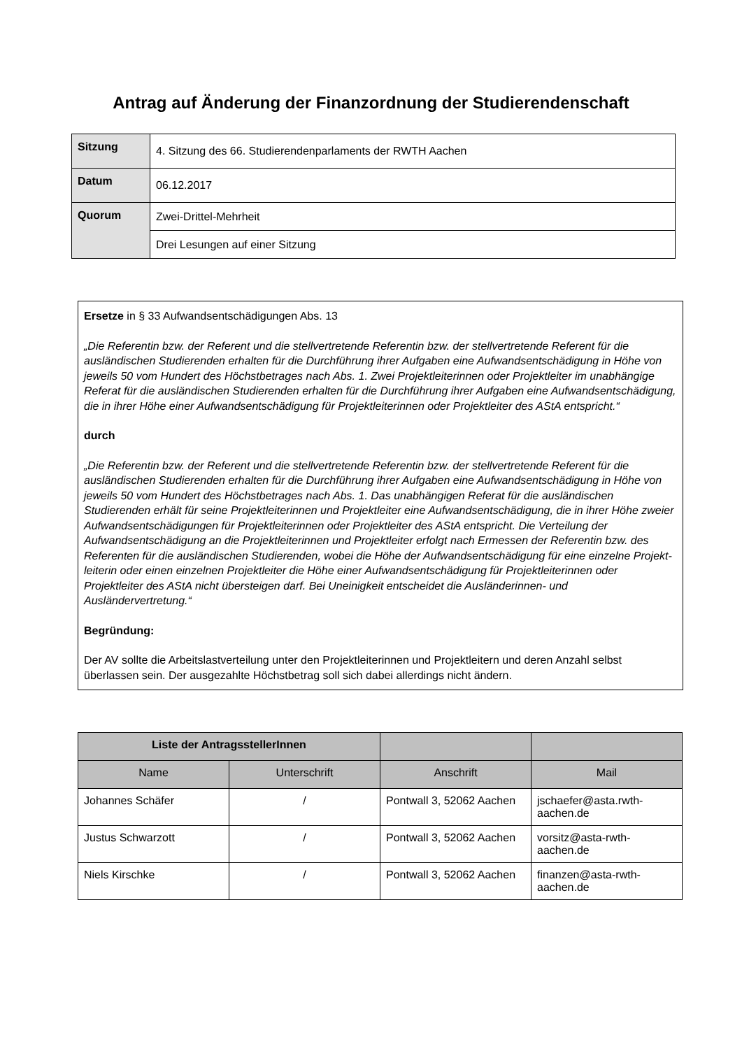Antrag auf Änderung der Finanzordnung der Studierendenschaft
| Sitzung | 4. Sitzung des 66. Studierendenparlaments der RWTH Aachen |
| Datum | 06.12.2017 |
| Quorum | Zwei-Drittel-Mehrheit |
| | Drei Lesungen auf einer Sitzung |
Ersetze in § 33 Aufwandsentschädigungen Abs. 13
„Die Referentin bzw. der Referent und die stellvertretende Referentin bzw. der stellvertretende Referent für die ausländischen Studierenden erhalten für die Durchführung ihrer Aufgaben eine Aufwandsentschädigung in Höhe von jeweils 50 vom Hundert des Höchstbetrages nach Abs. 1. Zwei Projektleiterinnen oder Projektleiter im unabhängige Referat für die ausländischen Studierenden erhalten für die Durchführung ihrer Aufgaben eine Aufwandsentschädigung, die in ihrer Höhe einer Aufwandsentschädigung für Projektleiterinnen oder Projektleiter des AStA entspricht.“
durch
„Die Referentin bzw. der Referent und die stellvertretende Referentin bzw. der stellvertretende Referent für die ausländischen Studierenden erhalten für die Durchführung ihrer Aufgaben eine Aufwandsentschädigung in Höhe von jeweils 50 vom Hundert des Höchstbetrages nach Abs. 1. Das unabhängigen Referat für die ausländischen Studierenden erhält für seine Projektleiterinnen und Projektleiter eine Aufwandsentschädigung, die in ihrer Höhe zweier Aufwandsentschädigungen für Projektleiterinnen oder Projektleiter des AStA entspricht. Die Verteilung der Aufwandsentschädigung an die Projektleiterinnen und Projektleiter erfolgt nach Ermessen der Referentin bzw. des Referenten für die ausländischen Studierenden, wobei die Höhe der Aufwandsentschädigung für eine einzelne Projekt-leiterin oder einen einzelnen Projektleiter die Höhe einer Aufwandsentschädigung für Projektleiterinnen oder Projektleiter des AStA nicht übersteigen darf. Bei Uneinigkeit entscheidet die Ausländerinnen- und Ausländervertretung.“
Begründung:
Der AV sollte die Arbeitslastverteilung unter den Projektleiterinnen und Projektleitern und deren Anzahl selbst überlassen sein. Der ausgezahlte Höchstbetrag soll sich dabei allerdings nicht ändern.
| Liste der AntragsstellerInnen | | | |
| --- | --- | --- | --- |
| Name | Unterschrift | Anschrift | Mail |
| Johannes Schäfer | / | Pontwall 3, 52062 Aachen | jschaefer@asta.rwth-aachen.de |
| Justus Schwarzott | / | Pontwall 3, 52062 Aachen | vorsitz@asta-rwth-aachen.de |
| Niels Kirschke | / | Pontwall 3, 52062 Aachen | finanzen@asta-rwth-aachen.de |